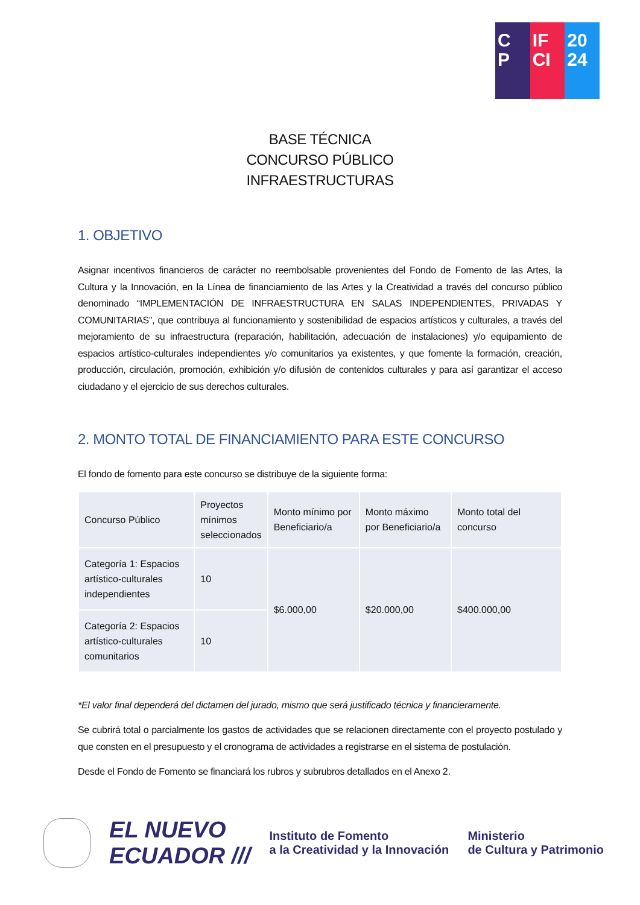C
P
IF
CI
20
24
BASE TÉCNICA
CONCURSO PÚBLICO
INFRAESTRUCTURAS
1. OBJETIVO
Asignar incentivos financieros de carácter no reembolsable provenientes del Fondo de Fomento de las Artes, la Cultura y la Innovación, en la Línea de financiamiento de las Artes y la Creatividad a través del concurso público denominado “IMPLEMENTACIÓN DE INFRAESTRUCTURA EN SALAS INDEPENDIENTES, PRIVADAS Y COMUNITARIAS”, que contribuya al funcionamiento y sostenibilidad de espacios artísticos y culturales, a través del mejoramiento de su infraestructura (reparación, habilitación, adecuación de instalaciones) y/o equipamiento de espacios artístico-culturales independientes y/o comunitarios ya existentes, y que fomente la formación, creación, producción, circulación, promoción, exhibición y/o difusión de contenidos culturales y para así garantizar el acceso ciudadano y el ejercicio de sus derechos culturales.
2. MONTO TOTAL DE FINANCIAMIENTO PARA ESTE CONCURSO
El fondo de fomento para este concurso se distribuye de la siguiente forma:
| Concurso Público | Proyectos mínimos seleccionados | Monto mínimo por Beneficiario/a | Monto máximo por Beneficiario/a | Monto total del concurso |
| --- | --- | --- | --- | --- |
| Categoría 1: Espacios artístico-culturales independientes | 10 | $6.000,00 | $20.000,00 | $400.000,00 |
| Categoría 2: Espacios artístico-culturales comunitarios | 10 | | | |
*El valor final dependerá del dictamen del jurado, mismo que será justificado técnica y financieramente.
Se cubrirá total o parcialmente los gastos de actividades que se relacionen directamente con el proyecto postulado y que consten en el presupuesto y el cronograma de actividades a registrarse en el sistema de postulación.
Desde el Fondo de Fomento se financiará los rubros y subrubros detallados en el Anexo 2.
EL NUEVO
ECUADOR ///
Instituto de Fomento
a la Creatividad y la Innovación
Ministerio
de Cultura y Patrimonio